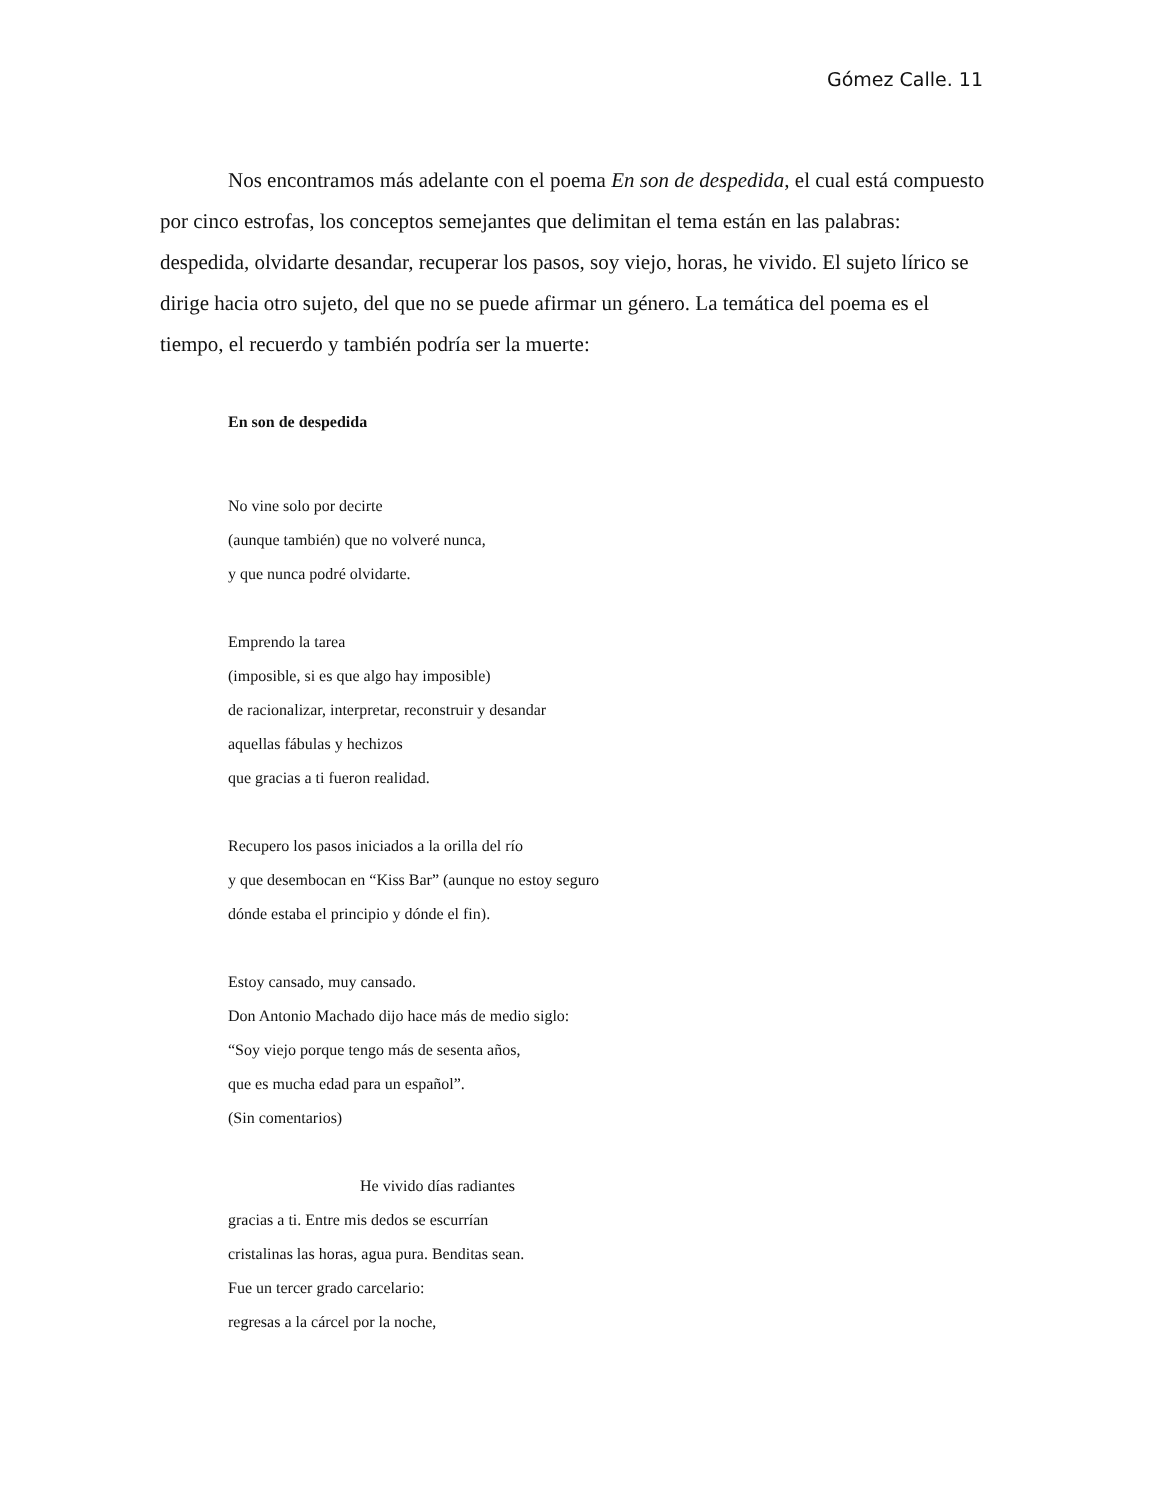Gómez Calle. 11
Nos encontramos más adelante con el poema En son de despedida, el cual está compuesto por cinco estrofas, los conceptos semejantes que delimitan el tema están en las palabras: despedida, olvidarte desandar, recuperar los pasos, soy viejo, horas, he vivido. El sujeto lírico se dirige hacia otro sujeto, del que no se puede afirmar un género. La temática del poema es el tiempo, el recuerdo y también podría ser la muerte:
En son de despedida
No vine solo por decirte
(aunque también) que no volveré nunca,
y que nunca podré olvidarte.
Emprendo la tarea
(imposible, si es que algo hay imposible)
de racionalizar, interpretar, reconstruir y desandar
aquellas fábulas y hechizos
que gracias a ti fueron realidad.
Recupero los pasos iniciados a la orilla del río
y que desembocan en “Kiss Bar” (aunque no estoy seguro
dónde estaba el principio y dónde el fin).
Estoy cansado, muy cansado.
Don Antonio Machado dijo hace más de medio siglo:
“Soy viejo porque tengo más de sesenta años,
que es mucha edad para un español”.
(Sin comentarios)
He vivido días radiantes
gracias a ti. Entre mis dedos se escurrían
cristalinas las horas, agua pura. Benditas sean.
Fue un tercer grado carcelario:
regresas a la cárcel por la noche,